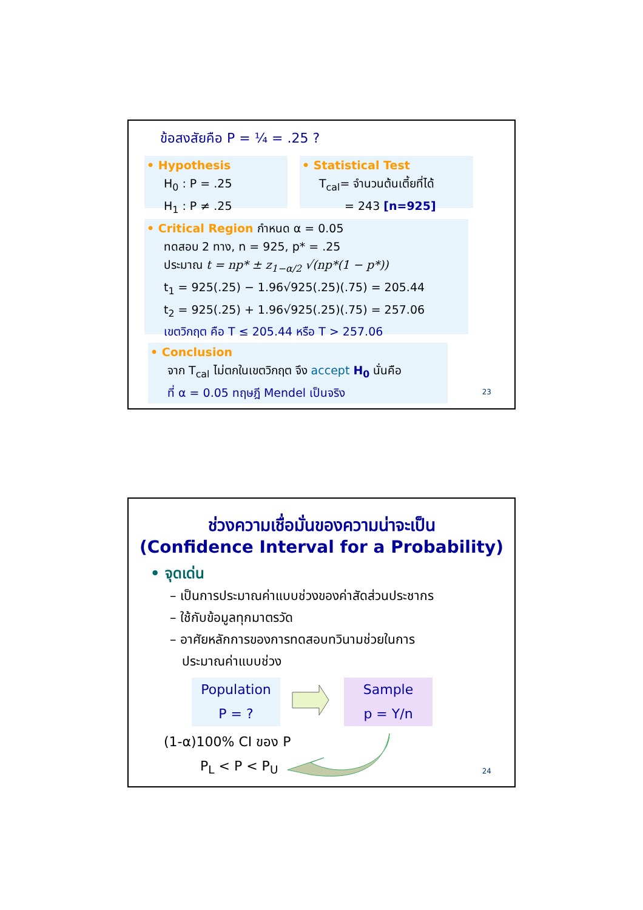ข้อสงสัยคือ P = ¼ = .25 ?
• Hypothesis
H<sub>0</sub> : P = .25
H<sub>1</sub> : P ≠ .25
• Statistical Test
T<sub>cal</sub>= จำนวนต้นเตี้ยที่ได้
= 243 [n=925]
• Critical Region กำหนด α = 0.05
ทดสอบ 2 ทาง, n = 925, p* = .25
ประมาณ t = np* ± z<sub>1−α/2</sub> √(np*(1 − p*))
t<sub>1</sub> = 925(.25) − 1.96√925(.25)(.75) = 205.44
t<sub>2</sub> = 925(.25) + 1.96√925(.25)(.75) = 257.06
เขตวิกฤต คือ T ≤ 205.44 หรือ T > 257.06
• Conclusion
จาก T<sub>cal</sub> ไม่ตกในเขตวิกฤต จึง accept H<sub>0</sub> นั่นคือ
ที่ α = 0.05 ทฤษฎี Mendel เป็นจริง
23
ช่วงความเชื่อมั่นของความน่าจะเป็น
(Confidence Interval for a Probability)
• จุดเด่น
– เป็นการประมาณค่าแบบช่วงของค่าสัดส่วนประชากร
– ใช้กับข้อมูลทุกมาตรวัด
– อาศัยหลักการของการทดสอบทวินามช่วยในการ
ประมาณค่าแบบช่วง
Population
P = ?
Sample
p = Y/n
(1-α)100% CI ของ P
P<sub>L</sub> < P < P<sub>U</sub> 24